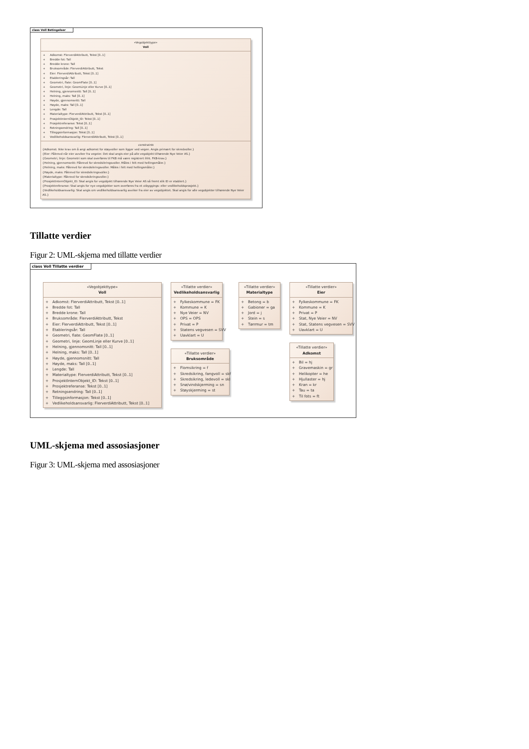class Voll Betingelser
«Vegobjekttype»
Voll
+ Adkomst: FlerverdiAttributt, Tekst [0..1]
+ Bredde fot: Tall
+ Bredde krone: Tall
+ Bruksområde: FlerverdiAttributt, Tekst
+ Eier: FlerverdiAttributt, Tekst [0..1]
+ Etableringsår: Tall
+ Geometri, flate: GeomFlate [0..1]
+ Geometri, linje: GeomLinje eller Kurve [0..1]
+ Helning, gjennomsnitt: Tall [0..1]
+ Helning, maks: Tall [0..1]
+ Høyde, gjennomsnitt: Tall
+ Høyde, maks: Tall [0..1]
+ Lengde: Tall
+ Materialtype: FlerverdiAttributt, Tekst [0..1]
+ ProsjektInternObjekt_ID: Tekst [0..1]
+ Prosjektreferanse: Tekst [0..1]
+ Retningsendring: Tall [0..1]
+ Tilleggsinformasjon: Tekst [0..1]
+ Vedlikeholdsansvarlig: FlerverdiAttributt, Tekst [0..1]
constraints
{Adkomst: Ikke krav om å angi adkomst for støyvoller som ligger ved vegen. Angis primært for skredvoller.}
{Eier: Påkrevd når eier avviker fra vegeier. Det skal angis eier på alle vegobjekt tilhørende Nye Veier AS.}
{Geometri, linje: Geometri som skal overføres til FKB må være registrert ihht. FKB-krav.}
{Helning, gjennomsnitt: Påkrevd for skredsikringsvoller. Måles i felt med hellingsmåler.}
{Helning, maks: Påkrevd for skredsikringsvoller. Måles i felt med hellingsmåler.}
{Høyde, maks: Påkrevd for skredsikringsvoller.}
{Materialtype: Påkrevd for skredsikringsvoller.}
{ProsjektInternObjekt_ID: Skal angis for vegobjekt tilhørende Nye Veier AS så fremt slik ID er etablert.}
{Prosjektreferanse: Skal angis for nye vegobjekter som overføres fra et utbyggings- eller vedlikeholdsprosjekt.}
{Vedlikeholdsansvarlig: Skal angis om vedlikeholdsansvarlig avviker fra eier av vegobjektet. Skal angis for alle vegobjekter tilhørende Nye Veier AS.}
Tillatte verdier
Figur 2: UML-skjema med tillatte verdier
class Voll Tillatte verdier
«Vegobjekttype»
Voll
+ Adkomst: FlerverdiAttributt, Tekst [0..1]
+ Bredde fot: Tall
+ Bredde krone: Tall
+ Bruksområde: FlerverdiAttributt, Tekst
+ Eier: FlerverdiAttributt, Tekst [0..1]
+ Etableringsår: Tall
+ Geometri, flate: GeomFlate [0..1]
+ Geometri, linje: GeomLinje eller Kurve [0..1]
+ Helning, gjennomsnitt: Tall [0..1]
+ Helning, maks: Tall [0..1]
+ Høyde, gjennomsnitt: Tall
+ Høyde, maks: Tall [0..1]
+ Lengde: Tall
+ Materialtype: FlerverdiAttributt, Tekst [0..1]
+ ProsjektInternObjekt_ID: Tekst [0..1]
+ Prosjektreferanse: Tekst [0..1]
+ Retningsendring: Tall [0..1]
+ Tilleggsinformasjon: Tekst [0..1]
+ Vedlikeholdsansvarlig: FlerverdiAttributt, Tekst [0..1]
«Tillatte verdier»
Vedlikeholdsansvarlig
+ Fylkeskommune = FK
+ Kommune = K
+ Nye Veier = NV
+ OPS = OPS
+ Privat = P
+ Statens vegvesen = SVV
+ Uavklart = U
«Tillatte verdier»
Bruksområde
+ Flomsikring = f
+ Skredsikring, fangvoll = skf
+ Skredsikring, ledevoll = skl
+ Snø/vindskjerming = sn
+ Støyskjerming = st
«Tillatte verdier»
Materialtype
+ Betong = b
+ Gabioner = ga
+ Jord = j
+ Stein = s
+ Tørrmur = tm
«Tillatte verdier»
Eier
+ Fylkeskommune = FK
+ Kommune = K
+ Privat = P
+ Stat, Nye Veier = NV
+ Stat, Statens vegvesen = SVV
+ Uavklart = U
«Tillatte verdier»
Adkomst
+ Bil = hj
+ Gravemaskin = gr
+ Helikopter = he
+ Hjullaster = hj
+ Kran = kr
+ Tau = ta
+ Til fots = ft
UML-skjema med assosiasjoner
Figur 3: UML-skjema med assosiasjoner